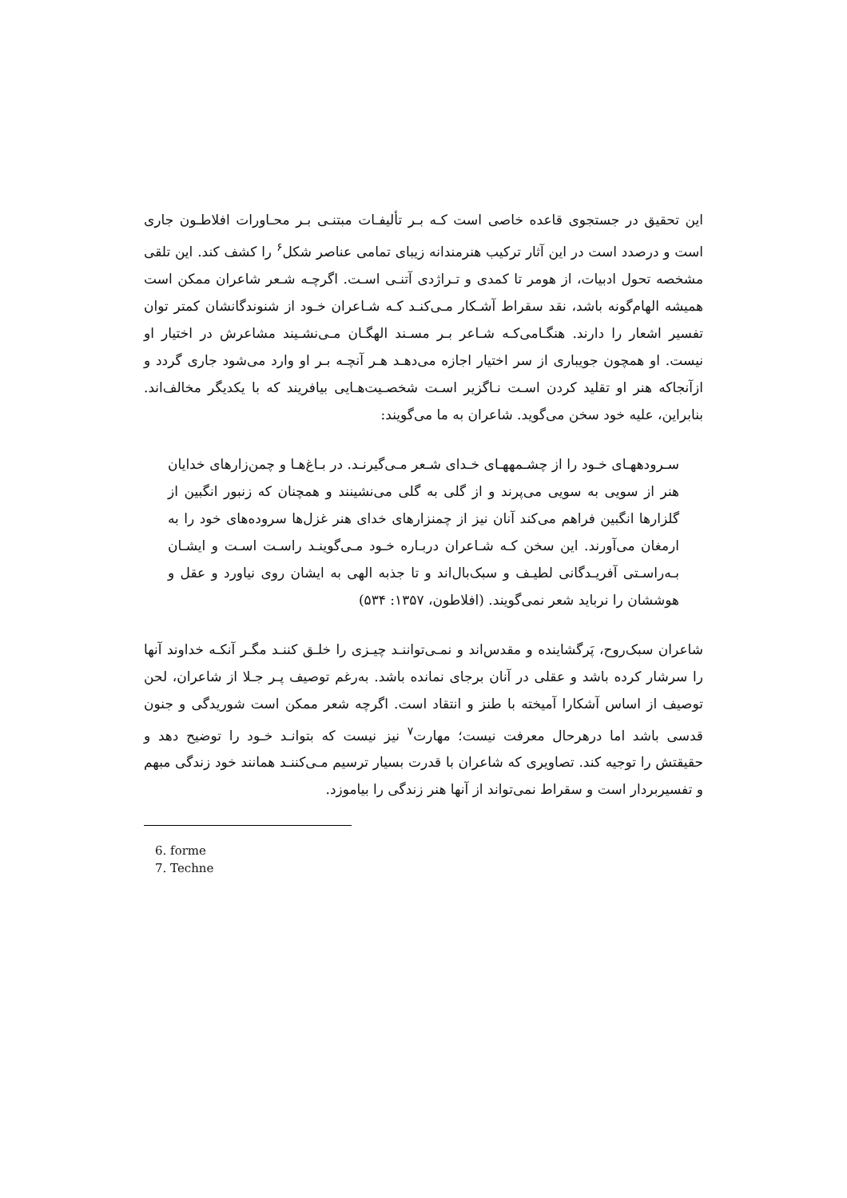این تحقیق در جستجوی قاعده خاصی است کـه بـر تألیفـات مبتنـی بـر محـاورات افلاطـون جاری است و درصدد است در این آثار ترکیب هنرمندانه زیبای تمامی عناصر شکل<sup>۶</sup> را کشف کند. این تلقی مشخصه تحول ادبیات، از هومر تا کمدی و تـراژدی آتنـی اسـت. اگرچـه شـعر شاعران ممکن است همیشه الهام‌گونه باشد، نقد سقراط آشـکار مـی‌کنـد کـه شـاعران خـود از شنوندگانشان کمتر توان تفسیر اشعار را دارند. هنگـامی‌کـه شـاعر بـر مسـند الهگـان مـی‌نشـیند مشاعرش در اختیار او نیست. او همچون جویباری از سر اختیار اجازه می‌دهـد هـر آنچـه بـر او وارد می‌شود جاری گردد و ازآنجاکه هنر او تقلید کردن اسـت نـاگزیر اسـت شخصـیت‌هـایی بیافریند که با یکدیگر مخالف‌اند. بنابراین، علیه خود سخن می‌گوید. شاعران به ما می‌گویند:
سـرودههـای خـود را از چشـمههـای خـدای شـعر مـی‌گیرنـد. در بـاغ‌هـا و چمن‌زارهای خدایان هنر از سویی به سویی می‌پرند و از گلی به گلی می‌نشینند و همچنان که زنبور انگبین از گلزارها انگبین فراهم می‌کند آنان نیز از چمنزارهای خدای هنر غزل‌ها سروده‌های خود را به ارمغان می‌آورند. این سخن کـه شـاعران دربـاره خـود مـی‌گوینـد راسـت اسـت و ایشـان بـه‌راسـتی آفریـدگانی لطیـف و سبک‌بال‌اند و تا جذبه الهی به ایشان روی نیاورد و عقل و هوششان را نرباید شعر نمی‌گویند. (افلاطون، ۱۳۵۷: ۵۳۴)
شاعران سبک‌روح، پَرگشاینده و مقدس‌اند و نمـی‌تواننـد چیـزی را خلـق کننـد مگـر آنکـه خداوند آنها را سرشار کرده باشد و عقلی در آنان برجای نمانده باشد. به‌رغم توصیف پـر جـلا از شاعران، لحن توصیف از اساس آشکارا آمیخته با طنز و انتقاد است. اگرچه شعر ممکن است شوریدگی و جنون قدسی باشد اما درهرحال معرفت نیست؛ مهارت<sup>۷</sup> نیز نیست که بتوانـد خـود را توضیح دهد و حقیقتش را توجیه کند. تصاویری که شاعران با قدرت بسیار ترسیم مـی‌کننـد همانند خود زندگی مبهم و تفسیربردار است و سقراط نمی‌تواند از آنها هنر زندگی را بیاموزد.
6. forme
7. Techne